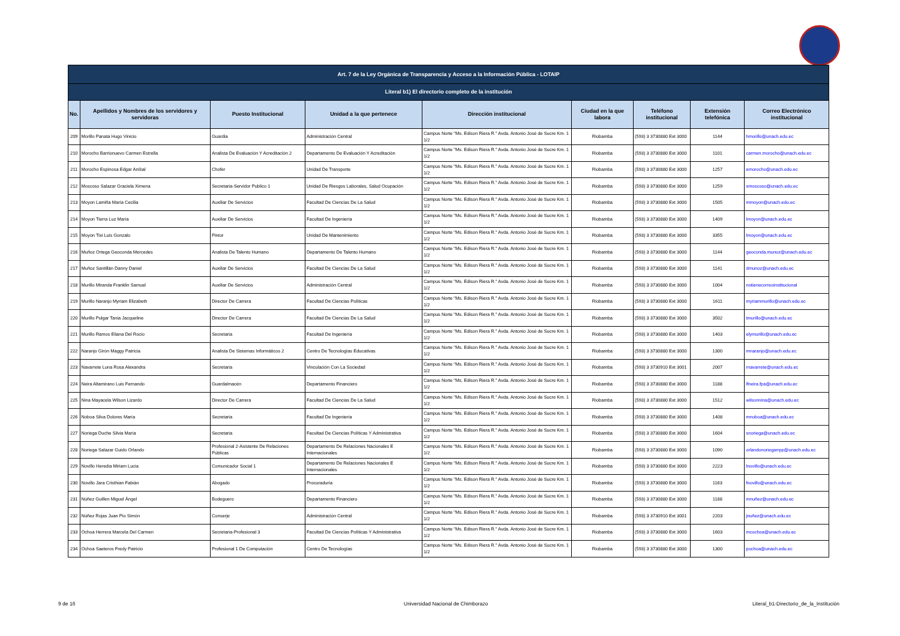| Art. 7 de la Ley Orgánica de Transparencia y Acceso a la Información Pública - LOTAIP | | | | | | | | |
| Literal b1) El directorio completo de la institución | | | | | | | | |
| No. | Apellidos y Nombres de los servidores y servidoras | Puesto Institucional | Unidad a la que pertenece | Dirección institucional | Ciudad en la que labora | Teléfono institucional | Extensión telefónica | Correo Electrónico institucional |
| 209 | Morillo Panata Hugo Vinicio | Guardia | Administración Central | Campus Norte "Ms. Edison Riera R." Avda. Antonio José de Sucre Km. 1 1/2 | Riobamba | (593) 3 3730880 Ext 3000 | 1144 | hmorillo@unach.edu.ec |
| 210 | Morocho Barrionuevo Carmen Estrella | Analista De Evaluación Y Acreditación 2 | Departamento De Evaluación Y Acreditación | Campus Norte "Ms. Edison Riera R." Avda. Antonio José de Sucre Km. 1 1/2 | Riobamba | (593) 3 3730880 Ext 3000 | 1101 | carmen.morocho@unach.edu.ec |
| 211 | Morocho Espinosa Edgar Aníbal | Chofer | Unidad De Transporte | Campus Norte "Ms. Edison Riera R." Avda. Antonio José de Sucre Km. 1 1/2 | Riobamba | (593) 3 3730880 Ext 3000 | 1257 | emorocho@unach.edu.ec |
| 212 | Moscoso Salazar Graciela Ximena | Secretaria-Servidor Publico 1 | Unidad De Riesgos Laborales, Salud Ocupación | Campus Norte "Ms. Edison Riera R." Avda. Antonio José de Sucre Km. 1 1/2 | Riobamba | (593) 3 3730880 Ext 3000 | 1259 | xmoscoso@unach.edu.ec |
| 213 | Moyon Lamiña María Cecilia | Auxiliar De Servicios | Facultad De Ciencias De La Salud | Campus Norte "Ms. Edison Riera R." Avda. Antonio José de Sucre Km. 1 1/2 | Riobamba | (593) 3 3730880 Ext 3000 | 1505 | mmoyon@unach.edu.ec |
| 214 | Moyon Tierra Luz María | Auxiliar De Servicios | Facultad De Ingeniería | Campus Norte "Ms. Edison Riera R." Avda. Antonio José de Sucre Km. 1 1/2 | Riobamba | (593) 3 3730880 Ext 3000 | 1409 | lmoyon@unach.edu.ec |
| 215 | Moyon Tixi Luis Gonzalo | Pintor | Unidad De Mantenimiento | Campus Norte "Ms. Edison Riera R." Avda. Antonio José de Sucre Km. 1 1/2 | Riobamba | (593) 3 3730880 Ext 3000 | 3355 | lmoyon@unach.edu.ec |
| 216 | Muñoz Ortega Geoconda Mercedes | Analista De Talento Humano | Departamento De Talento Humano | Campus Norte "Ms. Edison Riera R." Avda. Antonio José de Sucre Km. 1 1/2 | Riobamba | (593) 3 3730880 Ext 3000 | 1144 | geoconda.munoz@unach.edu.ec |
| 217 | Muñoz Santillán Danny Daniel | Auxiliar De Servicios | Facultad De Ciencias De La Salud | Campus Norte "Ms. Edison Riera R." Avda. Antonio José de Sucre Km. 1 1/2 | Riobamba | (593) 3 3730880 Ext 3000 | 1141 | dmunoz@unach.edu.ec |
| 218 | Murillo Miranda Franklin Samuel | Auxiliar De Servicios | Administración Central | Campus Norte "Ms. Edison Riera R." Avda. Antonio José de Sucre Km. 1 1/2 | Riobamba | (593) 3 3730880 Ext 3000 | 1004 | notienecorreoinstitucional |
| 219 | Murillo Naranjo Myriam Elizabeth | Director De Carrera | Facultad De Ciencias Políticas | Campus Norte "Ms. Edison Riera R." Avda. Antonio José de Sucre Km. 1 1/2 | Riobamba | (593) 3 3730880 Ext 3000 | 1611 | myriammurillo@unach.edu.ec |
| 220 | Murillo Pulgar Tania Jacqueline | Director De Carrera | Facultad De Ciencias De La Salud | Campus Norte "Ms. Edison Riera R." Avda. Antonio José de Sucre Km. 1 1/2 | Riobamba | (593) 3 3730880 Ext 3000 | 3502 | tmurillo@unach.edu.ec |
| 221 | Murillo Ramos Eliana Del Rocio | Secretaria | Facultad De Ingeniería | Campus Norte "Ms. Edison Riera R." Avda. Antonio José de Sucre Km. 1 1/2 | Riobamba | (593) 3 3730880 Ext 3000 | 1403 | elymurillo@unach.edu.ec |
| 222 | Naranjo Girón Maggy Patricia | Analista De Sistemas Informáticos 2 | Centro De Tecnologías Educativas | Campus Norte "Ms. Edison Riera R." Avda. Antonio José de Sucre Km. 1 1/2 | Riobamba | (593) 3 3730880 Ext 3000 | 1300 | mnaranjo@unach.edu.ec |
| 223 | Navarrete Luna Rosa Alexandra | Secretaria | Vinculación Con La Sociedad | Campus Norte "Ms. Edison Riera R." Avda. Antonio José de Sucre Km. 1 1/2 | Riobamba | (593) 3 3730910 Ext 3001 | 2007 | rnavarrete@unach.edu.ec |
| 224 | Neira Altamirano Luis Fernando | Guardalmacén | Departamento Financiero | Campus Norte "Ms. Edison Riera R." Avda. Antonio José de Sucre Km. 1 1/2 | Riobamba | (593) 3 3730880 Ext 3000 | 1188 | lfneira.fpa@unach.edu.ec |
| 225 | Nina Mayacela Wilson Lizardo | Director De Carrera | Facultad De Ciencias De La Salud | Campus Norte "Ms. Edison Riera R." Avda. Antonio José de Sucre Km. 1 1/2 | Riobamba | (593) 3 3730880 Ext 3000 | 1512 | wilsonnina@unach.edu.ec |
| 226 | Noboa Silva Dolores María | Secretaria | Facultad De Ingeniería | Campus Norte "Ms. Edison Riera R." Avda. Antonio José de Sucre Km. 1 1/2 | Riobamba | (593) 3 3730880 Ext 3000 | 1408 | mnoboa@unach.edu.ec |
| 227 | Noriega Duche Silvia María | Secretaria | Facultad De Ciencias Políticas Y Administrativa | Campus Norte "Ms. Edison Riera R." Avda. Antonio José de Sucre Km. 1 1/2 | Riobamba | (593) 3 3730880 Ext 3000 | 1604 | snoriega@unach.edu.ec |
| 228 | Noriega Salazar Guido Orlando | Profesional 2-Asistente De Relaciones Públicas | Departamento De Relaciones Nacionales E Internacionales | Campus Norte "Ms. Edison Riera R." Avda. Antonio José de Sucre Km. 1 1/2 | Riobamba | (593) 3 3730880 Ext 3000 | 1090 | orlandonoriegarrpp@unach.edu.ec |
| 229 | Novillo Heredia Miriam Lucia | Comunicador Social 1 | Departamento De Relaciones Nacionales E Internacionales | Campus Norte "Ms. Edison Riera R." Avda. Antonio José de Sucre Km. 1 1/2 | Riobamba | (593) 3 3730880 Ext 3000 | 2223 | lnovillo@unach.edu.ec |
| 230 | Novillo Jara Cristhian Fabián | Abogado | Procuraduría | Campus Norte "Ms. Edison Riera R." Avda. Antonio José de Sucre Km. 1 1/2 | Riobamba | (593) 3 3730880 Ext 3000 | 1163 | fnovillo@unach.edu.ec |
| 231 | Núñez Guillen Miguel Ángel | Bodeguero | Departamento Financiero | Campus Norte "Ms. Edison Riera R." Avda. Antonio José de Sucre Km. 1 1/2 | Riobamba | (593) 3 3730880 Ext 3000 | 1188 | mnuñez@unach.edu.ec |
| 232 | Núñez Rojas Juan Pio Simón | Conserje | Administración Central | Campus Norte "Ms. Edison Riera R." Avda. Antonio José de Sucre Km. 1 1/2 | Riobamba | (593) 3 3730910 Ext 3001 | 2203 | jnuñez@unach.edu.ec |
| 233 | Ochoa Herrera Marcela Del Carmen | Secretaria-Profesional 3 | Facultad De Ciencias Políticas Y Administrativa | Campus Norte "Ms. Edison Riera R." Avda. Antonio José de Sucre Km. 1 1/2 | Riobamba | (593) 3 3730880 Ext 3000 | 1603 | mcochoa@unach.edu.ec |
| 234 | Ochoa Saeteros Fredy Patricio | Profesional 1 De Computación | Centro De Tecnologías | Campus Norte "Ms. Edison Riera R." Avda. Antonio José de Sucre Km. 1 1/2 | Riobamba | (593) 3 3730880 Ext 3000 | 1300 | pochoa@unach.edu.ec |
9 de 16
Universidad Nacional de Chimborazo
Literal_b1-Directorio_de_la_Institución